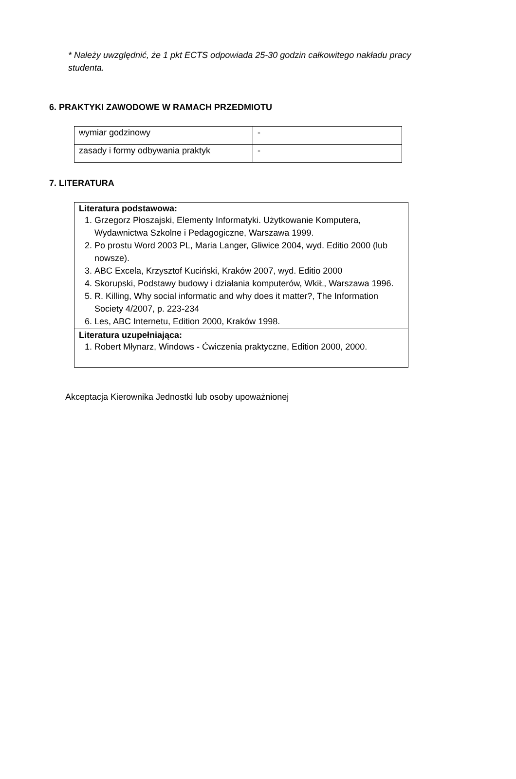* Należy uwzględnić, że 1 pkt ECTS odpowiada 25-30 godzin całkowitego nakładu pracy studenta.
6. PRAKTYKI ZAWODOWE W RAMACH PRZEDMIOTU
| wymiar godzinowy | - |
| zasady i formy odbywania praktyk | - |
7. LITERATURA
| Literatura podstawowa: 1. Grzegorz Płoszajski, Elementy Informatyki. Użytkowanie Komputera, Wydawnictwa Szkolne i Pedagogiczne, Warszawa 1999. 2. Po prostu Word 2003 PL, Maria Langer, Gliwice 2004, wyd. Editio 2000 (lub nowsze). 3. ABC Excela, Krzysztof Kuciński, Kraków 2007, wyd. Editio 2000 4. Skorupski, Podstawy budowy i działania komputerów, WkiŁ, Warszawa 1996. 5. R. Killing, Why social informatic and why does it matter?, The Information Society 4/2007, p. 223-234 6. Les, ABC Internetu, Edition 2000, Kraków 1998. |
| Literatura uzupełniająca: 1. Robert Młynarz, Windows - Ćwiczenia praktyczne, Edition 2000, 2000. |
Akceptacja Kierownika Jednostki lub osoby upoważnionej